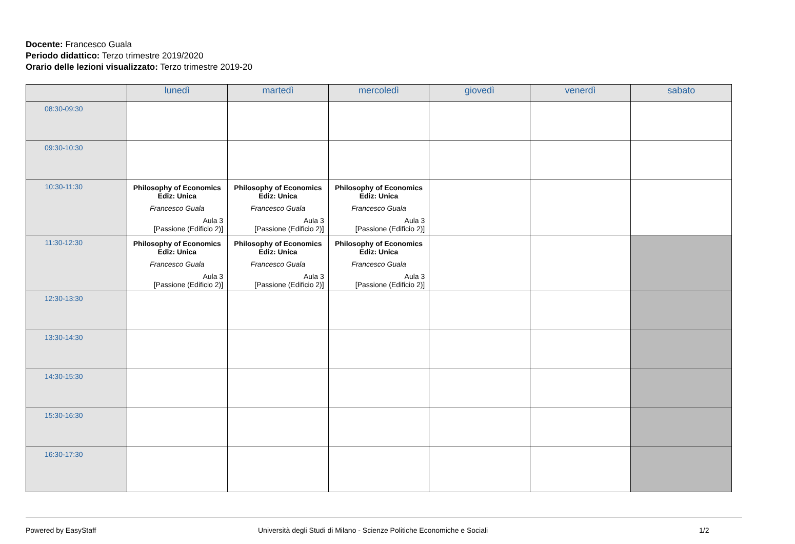Docente: Francesco Guala
Periodo didattico: Terzo trimestre 2019/2020
Orario delle lezioni visualizzato: Terzo trimestre 2019-20
| | lunedì | martedì | mercoledì | giovedì | venerdì | sabato |
| --- | --- | --- | --- | --- | --- | --- |
| 08:30-09:30 | | | | | | |
| 09:30-10:30 | | | | | | |
| 10:30-11:30 | Philosophy of Economics Ediz: Unica Francesco Guala Aula 3 [Passione (Edificio 2)] | Philosophy of Economics Ediz: Unica Francesco Guala Aula 3 [Passione (Edificio 2)] | Philosophy of Economics Ediz: Unica Francesco Guala Aula 3 [Passione (Edificio 2)] | | | |
| 11:30-12:30 | Philosophy of Economics Ediz: Unica Francesco Guala Aula 3 [Passione (Edificio 2)] | Philosophy of Economics Ediz: Unica Francesco Guala Aula 3 [Passione (Edificio 2)] | Philosophy of Economics Ediz: Unica Francesco Guala Aula 3 [Passione (Edificio 2)] | | | |
| 12:30-13:30 | | | | | | |
| 13:30-14:30 | | | | | | |
| 14:30-15:30 | | | | | | |
| 15:30-16:30 | | | | | | |
| 16:30-17:30 | | | | | | |
Powered by EasyStaff Università degli Studi di Milano - Scienze Politiche Economiche e Sociali 1/2